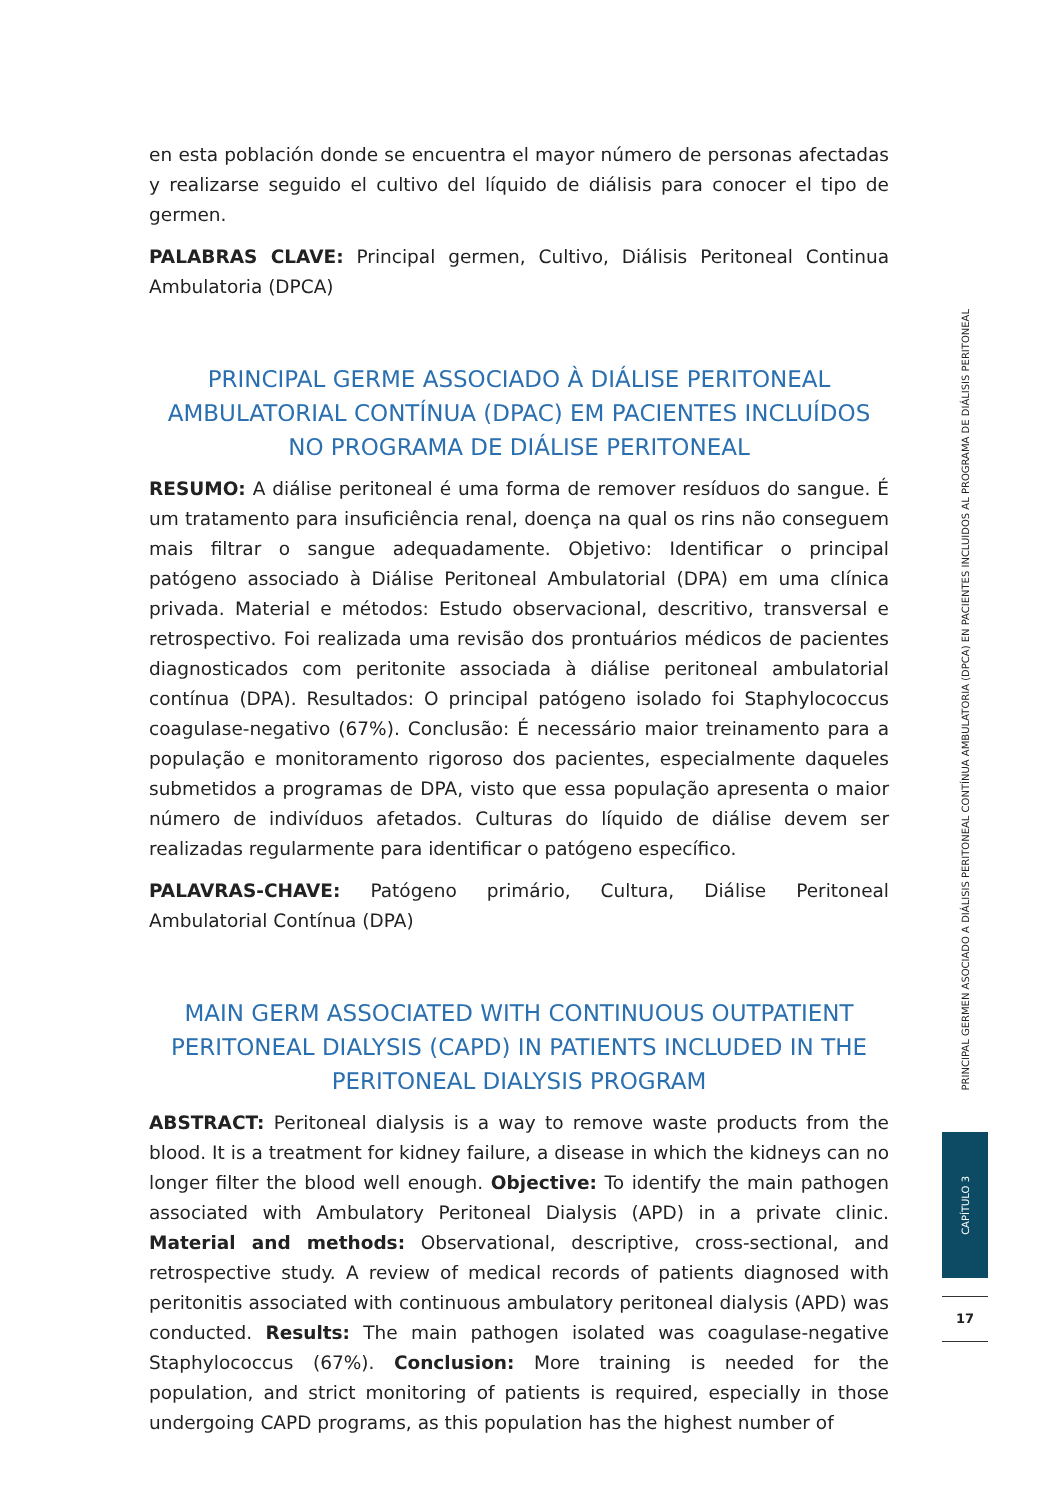en esta población donde se encuentra el mayor número de personas afectadas y realizarse seguido el cultivo del líquido de diálisis para conocer el tipo de germen.
PALABRAS CLAVE: Principal germen, Cultivo, Diálisis Peritoneal Continua Ambulatoria (DPCA)
PRINCIPAL GERME ASSOCIADO À DIÁLISE PERITONEAL AMBULATORIAL CONTÍNUA (DPAC) EM PACIENTES INCLUÍDOS NO PROGRAMA DE DIÁLISE PERITONEAL
RESUMO: A diálise peritoneal é uma forma de remover resíduos do sangue. É um tratamento para insuficiência renal, doença na qual os rins não conseguem mais filtrar o sangue adequadamente. Objetivo: Identificar o principal patógeno associado à Diálise Peritoneal Ambulatorial (DPA) em uma clínica privada. Material e métodos: Estudo observacional, descritivo, transversal e retrospectivo. Foi realizada uma revisão dos prontuários médicos de pacientes diagnosticados com peritonite associada à diálise peritoneal ambulatorial contínua (DPA). Resultados: O principal patógeno isolado foi Staphylococcus coagulase-negativo (67%). Conclusão: É necessário maior treinamento para a população e monitoramento rigoroso dos pacientes, especialmente daqueles submetidos a programas de DPA, visto que essa população apresenta o maior número de indivíduos afetados. Culturas do líquido de diálise devem ser realizadas regularmente para identificar o patógeno específico.
PALAVRAS-CHAVE: Patógeno primário, Cultura, Diálise Peritoneal Ambulatorial Contínua (DPA)
MAIN GERM ASSOCIATED WITH CONTINUOUS OUTPATIENT PERITONEAL DIALYSIS (CAPD) IN PATIENTS INCLUDED IN THE PERITONEAL DIALYSIS PROGRAM
ABSTRACT: Peritoneal dialysis is a way to remove waste products from the blood. It is a treatment for kidney failure, a disease in which the kidneys can no longer filter the blood well enough. Objective: To identify the main pathogen associated with Ambulatory Peritoneal Dialysis (APD) in a private clinic. Material and methods: Observational, descriptive, cross-sectional, and retrospective study. A review of medical records of patients diagnosed with peritonitis associated with continuous ambulatory peritoneal dialysis (APD) was conducted. Results: The main pathogen isolated was coagulase-negative Staphylococcus (67%). Conclusion: More training is needed for the population, and strict monitoring of patients is required, especially in those undergoing CAPD programs, as this population has the highest number of
PRINCIPAL GERMEN ASOCIADO A DIÁLISIS PERITONEAL CONTÍNUA AMBULATORIA (DPCA) EN PACIENTES INCLUIDOS AL PROGRAMA DE DIÁLISIS PERITONEAL
CAPÍTULO 3
17